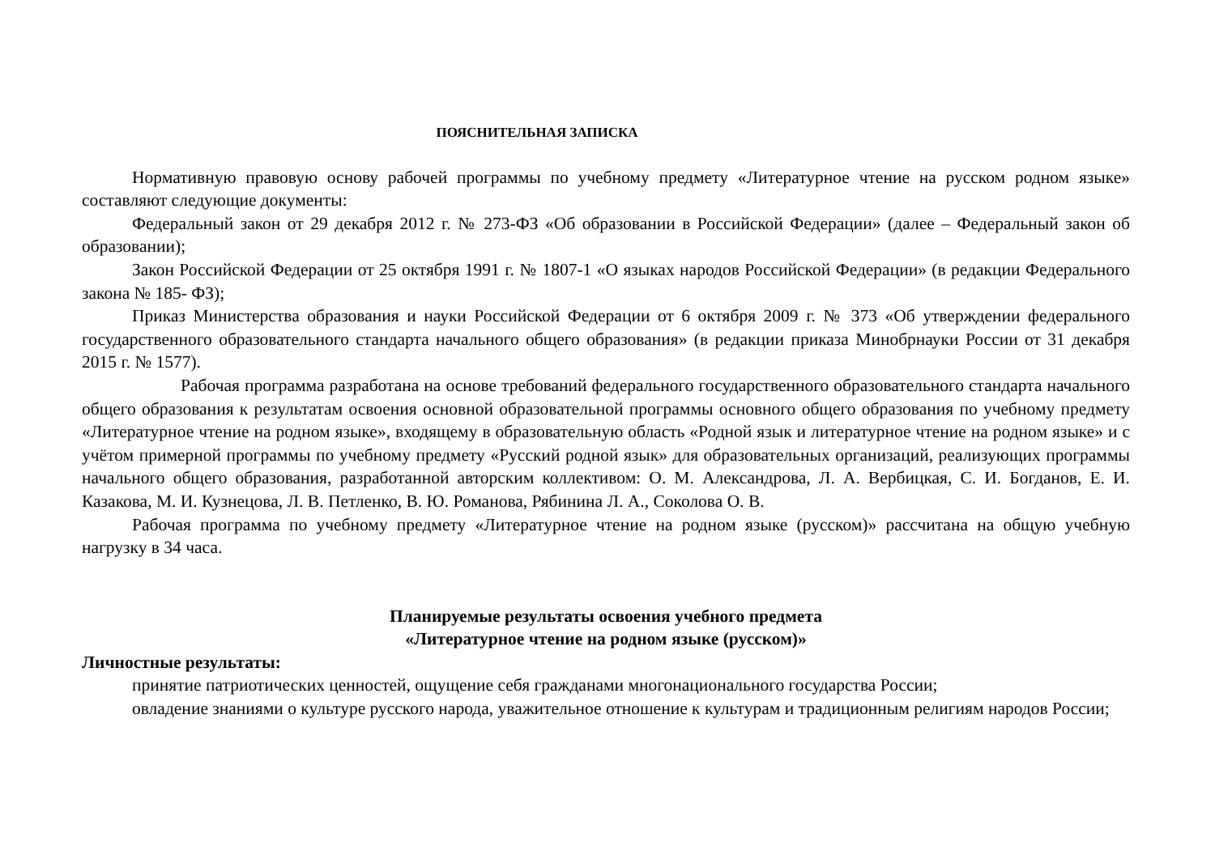ПОЯСНИТЕЛЬНАЯ ЗАПИСКА
Нормативную правовую основу рабочей программы по учебному предмету «Литературное чтение на русском родном языке» составляют следующие документы:
Федеральный закон от 29 декабря 2012 г. № 273-ФЗ «Об образовании в Российской Федерации» (далее – Федеральный закон об образовании);
Закон Российской Федерации от 25 октября 1991 г. № 1807-1 «О языках народов Российской Федерации» (в редакции Федерального закона № 185- ФЗ);
Приказ Министерства образования и науки Российской Федерации от 6 октября 2009 г. № 373 «Об утверждении федерального государственного образовательного стандарта начального общего образования» (в редакции приказа Минобрнауки России от 31 декабря 2015 г. № 1577).
Рабочая программа разработана на основе требований федерального государственного образовательного стандарта начального общего образования к результатам освоения основной образовательной программы основного общего образования по учебному предмету «Литературное чтение на родном языке», входящему в образовательную область «Родной язык и литературное чтение на родном языке» и с учётом примерной программы по учебному предмету «Русский родной язык» для образовательных организаций, реализующих программы начального общего образования, разработанной авторским коллективом: О. М. Александрова, Л. А. Вербицкая, С. И. Богданов, Е. И. Казакова, М. И. Кузнецова, Л. В. Петленко, В. Ю. Романова, Рябинина Л. А., Соколова О. В.
Рабочая программа по учебному предмету «Литературное чтение на родном языке (русском)» рассчитана на общую учебную нагрузку в 34 часа.
Планируемые результаты освоения учебного предмета
«Литературное чтение на родном языке (русском)»
Личностные результаты:
принятие патриотических ценностей, ощущение себя гражданами многонационального государства России;
овладение знаниями о культуре русского народа, уважительное отношение к культурам и традиционным религиям народов России;